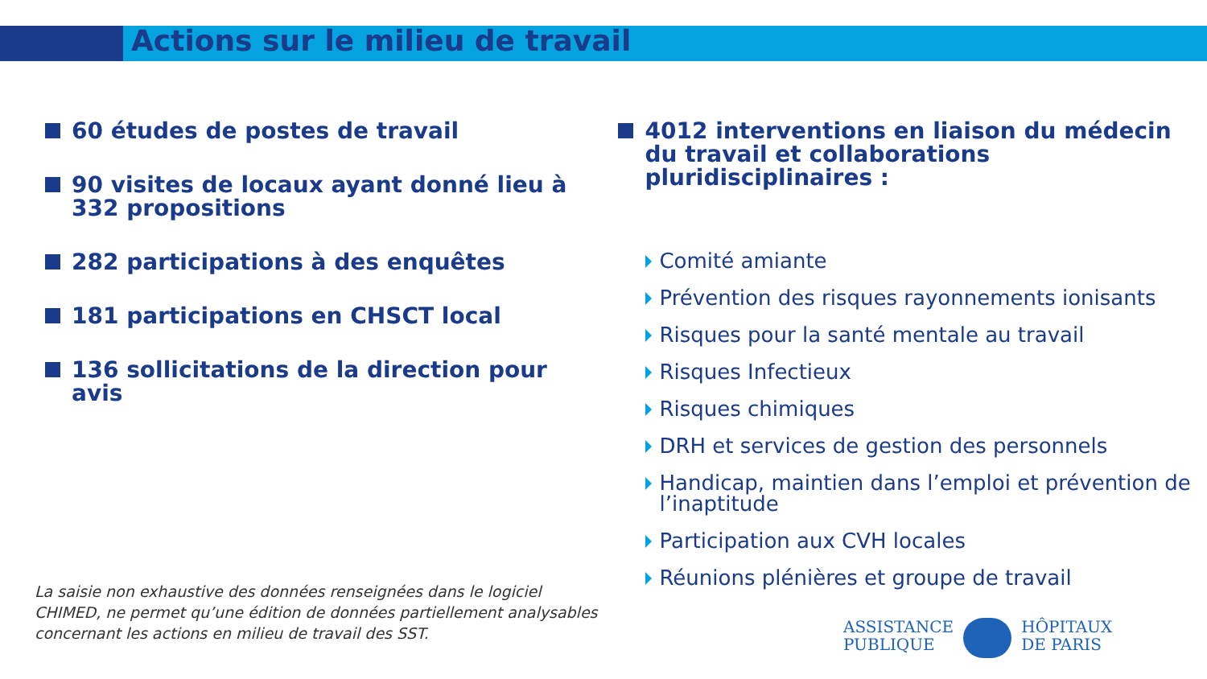Actions sur le milieu de travail
60 études de postes de travail
90 visites de locaux ayant donné lieu à 332 propositions
282 participations à des enquêtes
181 participations en CHSCT local
136 sollicitations de la direction pour avis
4012 interventions en liaison du médecin du travail et collaborations pluridisciplinaires :
Comité amiante
Prévention des risques rayonnements ionisants
Risques pour la santé mentale au travail
Risques Infectieux
Risques chimiques
DRH et services de gestion des personnels
Handicap, maintien dans l’emploi et prévention de l’inaptitude
Participation aux CVH locales
Réunions plénières et groupe de travail
La saisie non exhaustive des données renseignées dans le logiciel CHIMED, ne permet qu’une édition de données partiellement analysables concernant les actions en milieu de travail des SST.
ASSISTANCE
PUBLIQUE
HÔPITAUX
DE PARIS